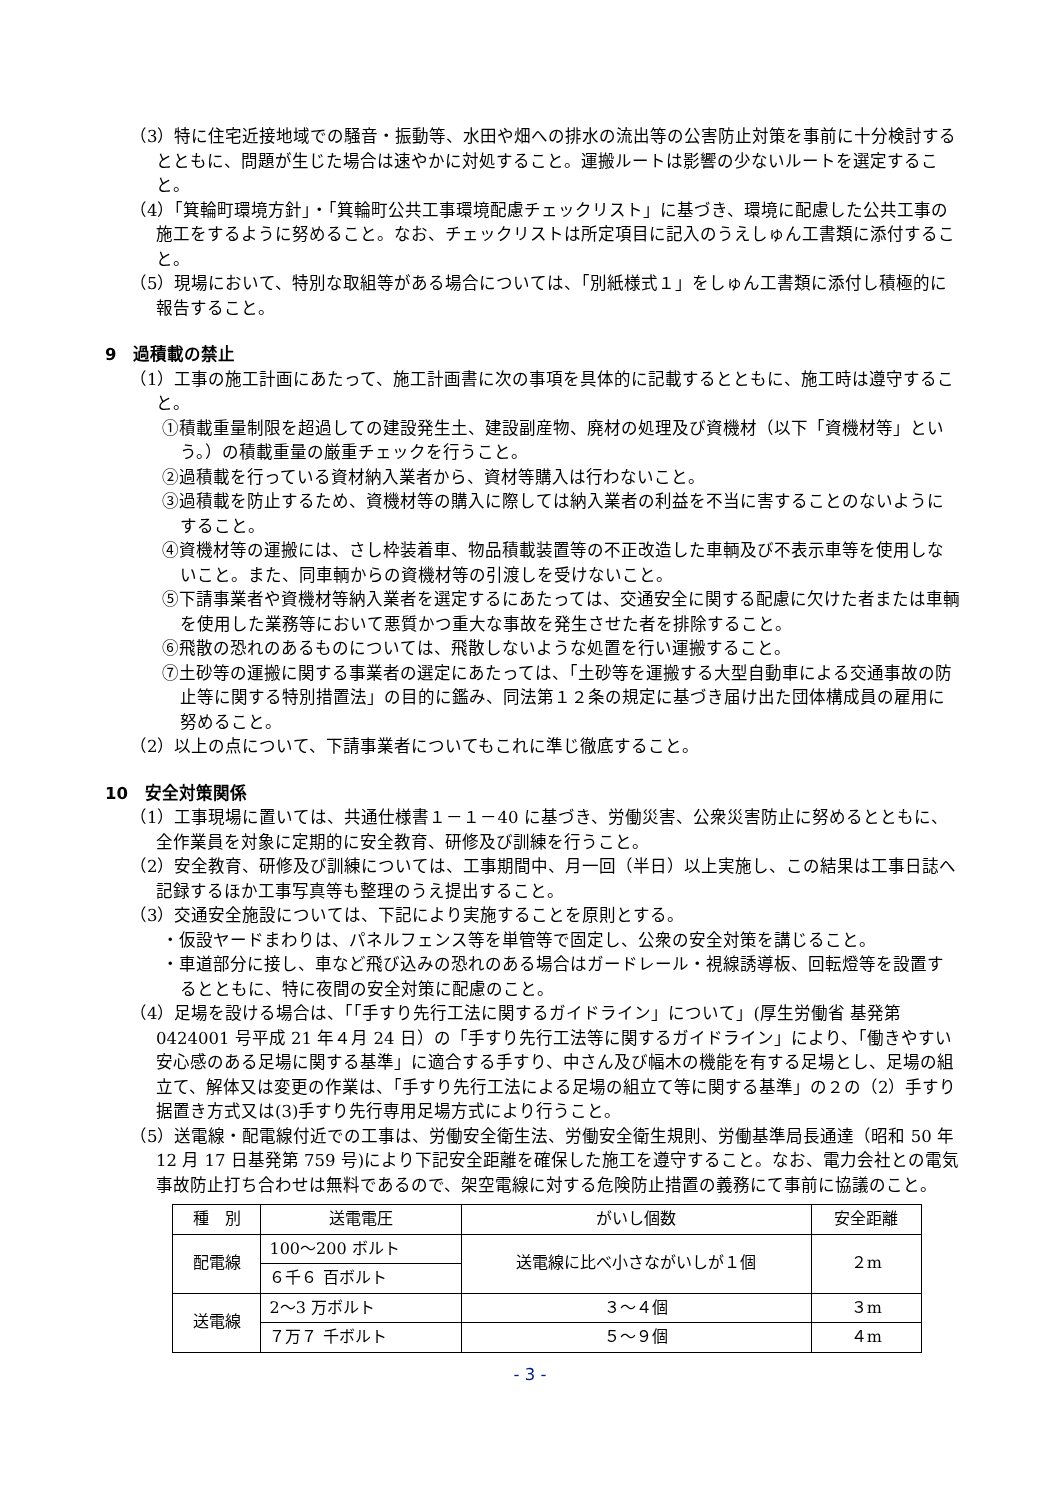（3）特に住宅近接地域での騒音・振動等、水田や畑への排水の流出等の公害防止対策を事前に十分検討するとともに、問題が生じた場合は速やかに対処すること。運搬ルートは影響の少ないルートを選定すること。
（4）「箕輪町環境方針」・「箕輪町公共工事環境配慮チェックリスト」に基づき、環境に配慮した公共工事の施工をするように努めること。なお、チェックリストは所定項目に記入のうえしゅん工書類に添付すること。
（5）現場において、特別な取組等がある場合については、「別紙様式１」をしゅん工書類に添付し積極的に報告すること。
9　過積載の禁止
（1）工事の施工計画にあたって、施工計画書に次の事項を具体的に記載するとともに、施工時は遵守すること。
①積載重量制限を超過しての建設発生土、建設副産物、廃材の処理及び資機材（以下「資機材等」という。）の積載重量の厳重チェックを行うこと。
②過積載を行っている資材納入業者から、資材等購入は行わないこと。
③過積載を防止するため、資機材等の購入に際しては納入業者の利益を不当に害することのないようにすること。
④資機材等の運搬には、さし枠装着車、物品積載装置等の不正改造した車輌及び不表示車等を使用しないこと。また、同車輌からの資機材等の引渡しを受けないこと。
⑤下請事業者や資機材等納入業者を選定するにあたっては、交通安全に関する配慮に欠けた者または車輌を使用した業務等において悪質かつ重大な事故を発生させた者を排除すること。
⑥飛散の恐れのあるものについては、飛散しないような処置を行い運搬すること。
⑦土砂等の運搬に関する事業者の選定にあたっては、「土砂等を運搬する大型自動車による交通事故の防止等に関する特別措置法」の目的に鑑み、同法第１２条の規定に基づき届け出た団体構成員の雇用に努めること。
（2）以上の点について、下請事業者についてもこれに準じ徹底すること。
10　安全対策関係
（1）工事現場に置いては、共通仕様書１－１－40 に基づき、労働災害、公衆災害防止に努めるとともに、全作業員を対象に定期的に安全教育、研修及び訓練を行うこと。
（2）安全教育、研修及び訓練については、工事期間中、月一回（半日）以上実施し、この結果は工事日誌へ記録するほか工事写真等も整理のうえ提出すること。
（3）交通安全施設については、下記により実施することを原則とする。
・仮設ヤードまわりは、パネルフェンス等を単管等で固定し、公衆の安全対策を講じること。
・車道部分に接し、車など飛び込みの恐れのある場合はガードレール・視線誘導板、回転燈等を設置するとともに、特に夜間の安全対策に配慮のこと。
（4）足場を設ける場合は、「「手すり先行工法に関するガイドライン」について」(厚生労働省 基発第 0424001 号平成 21 年４月 24 日）の「手すり先行工法等に関するガイドライン」により、「働きやすい安心感のある足場に関する基準」に適合する手すり、中さん及び幅木の機能を有する足場とし、足場の組立て、解体又は変更の作業は、「手すり先行工法による足場の組立て等に関する基準」の２の（2）手すり据置き方式又は(3)手すり先行専用足場方式により行うこと。
（5）送電線・配電線付近での工事は、労働安全衛生法、労働安全衛生規則、労働基準局長通達（昭和 50 年 12 月 17 日基発第 759 号)により下記安全距離を確保した施工を遵守すること。なお、電力会社との電気事故防止打ち合わせは無料であるので、架空電線に対する危険防止措置の義務にて事前に協議のこと。
| 種 別 | 送電電圧 | がいし個数 | 安全距離 |
| 配電線 | 100～200 ボルト | 送電線に比べ小さながいしが１個 | ２m |
| | ６千６ 百ボルト | | |
| 送電線 | 2～3 万ボルト | ３～４個 | ３m |
| | ７万７ 千ボルト | ５～９個 | ４m |
- 3 -